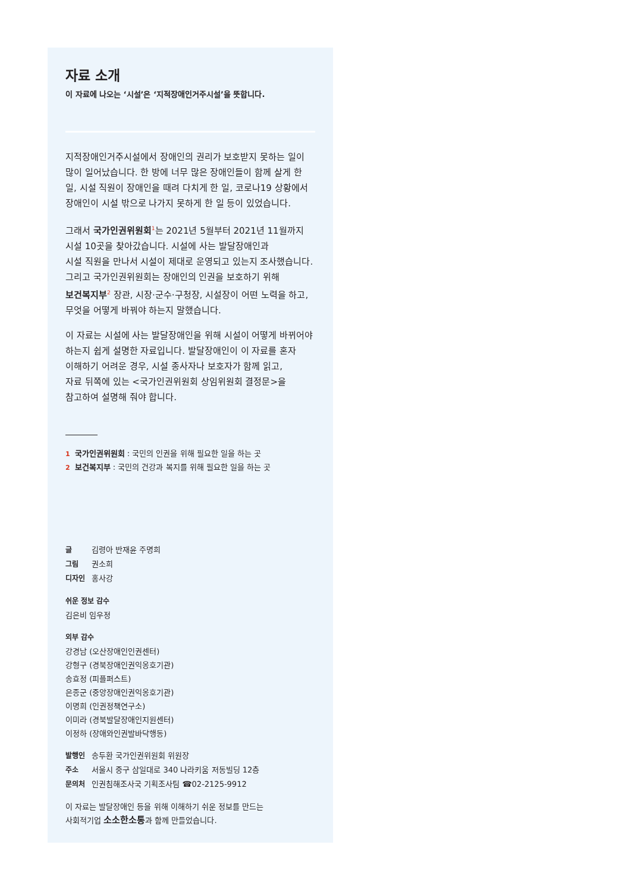자료 소개
이 자료에 나오는 ‘시설’은 ‘지적장애인거주시설’을 뜻합니다.
지적장애인거주시설에서 장애인의 권리가 보호받지 못하는 일이 많이 일어났습니다. 한 방에 너무 많은 장애인들이 함께 살게 한 일, 시설 직원이 장애인을 때려 다치게 한 일, 코로나19 상황에서 장애인이 시설 밖으로 나가지 못하게 한 일 등이 있었습니다.
그래서 국가인권위원회<sup>1</sup>는 2021년 5월부터 2021년 11월까지
시설 10곳을 찾아갔습니다. 시설에 사는 발달장애인과
시설 직원을 만나서 시설이 제대로 운영되고 있는지 조사했습니다.
그리고 국가인권위원회는 장애인의 인권을 보호하기 위해
보건복지부<sup>2</sup> 장관, 시장·군수·구청장, 시설장이 어떤 노력을 하고,
무엇을 어떻게 바꿔야 하는지 말했습니다.
이 자료는 시설에 사는 발달장애인을 위해 시설이 어떻게 바뀌어야 하는지 쉽게 설명한 자료입니다. 발달장애인이 이 자료를 혼자
이해하기 어려운 경우, 시설 종사자나 보호자가 함께 읽고,
자료 뒤쪽에 있는 <국가인권위원회 상임위원회 결정문>을
참고하여 설명해 줘야 합니다.
1 국가인권위원회 : 국민의 인권을 위해 필요한 일을 하는 곳
2 보건복지부 : 국민의 건강과 복지를 위해 필요한 일을 하는 곳
글 김령아 반재윤 주명희
그림 권소희
디자인 홍사강
쉬운 정보 감수
김은비 임우정
외부 감수
강경남 (오산장애인인권센터)
강형구 (경북장애인권익옹호기관)
송효정 (피플퍼스트)
은종군 (중앙장애인권익옹호기관)
이명희 (인권정책연구소)
이미라 (경북발달장애인지원센터)
이정하 (장애와인권발바닥행동)
발행인 송두환 국가인권위원회 위원장
주소 서울시 중구 삼일대로 340 나라키움 저동빌딩 12층
문의처 인권침해조사국 기획조사팀 ☎02-2125-9912
이 자료는 발달장애인 등을 위해 이해하기 쉬운 정보를 만드는
사회적기업 소소한소통과 함께 만들었습니다.